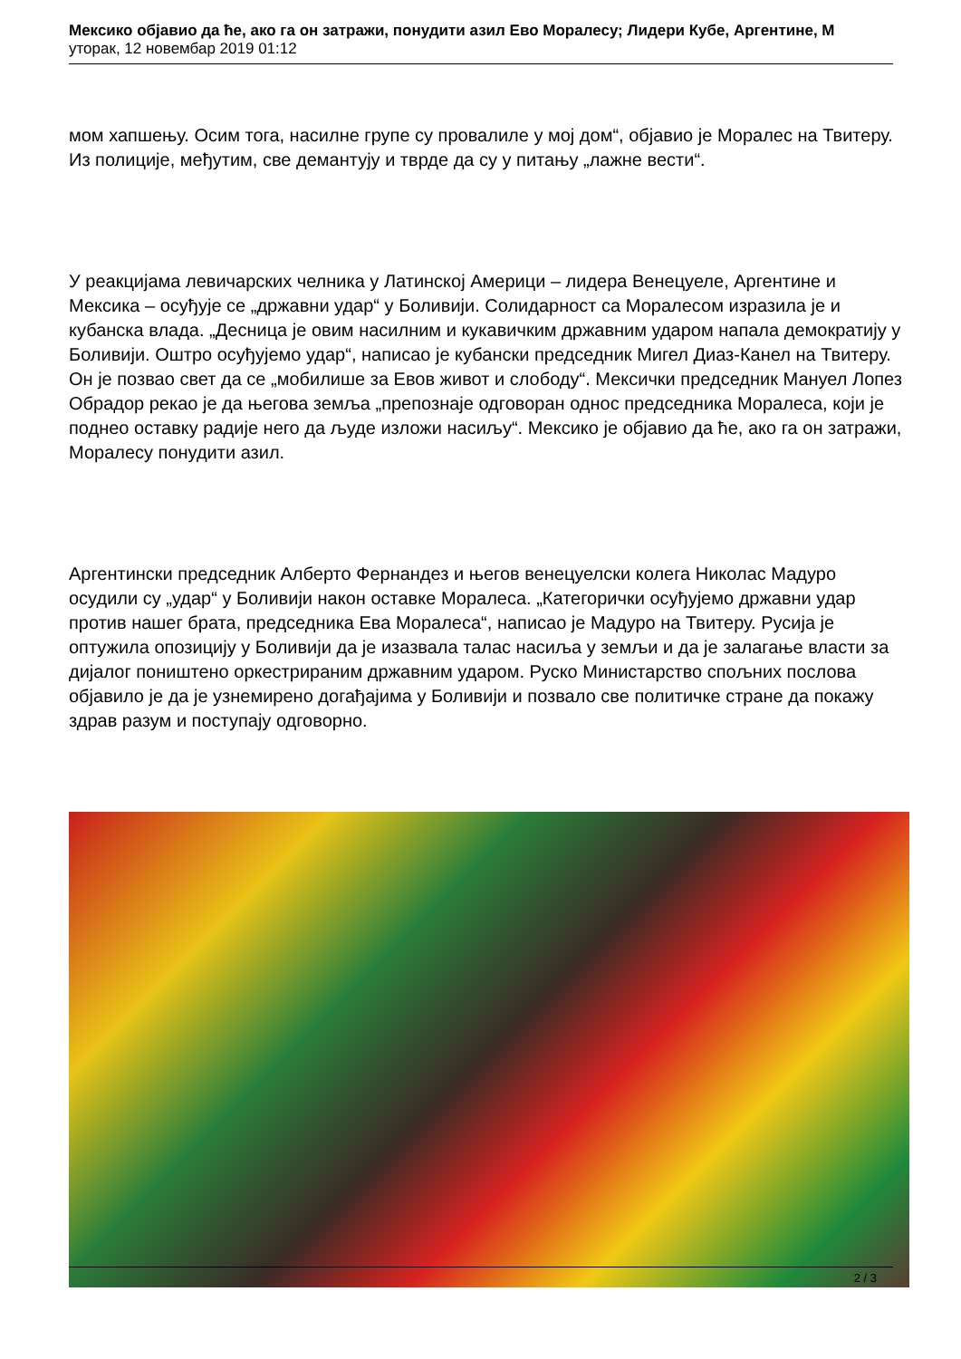Мексико објавио да ће, ако га он затражи, понудити азил Ево Моралесу; Лидери Кубе, Аргентине, М
уторак, 12 новембар 2019 01:12
мом хапшењу. Осим тога, насилне групе су провалиле у мој дом“, објавио је Моралес на Твитеру. Из полиције, међутим, све демантују и тврде да су у питању „лажне вести“.
У реакцијама левичарских челника у Латинској Америци – лидера Венецуеле, Аргентине и Мексика – осуђује се „државни удар“ у Боливији. Солидарност са Моралесом изразила је и кубанска влада. „Десница је овим насилним и кукавичким државним ударом напала демократију у Боливији. Оштро осуђујемо удар“, написао је кубански председник Мигел Диаз-Канел на Твитеру. Он је позвао свет да се „мобилише за Евов живот и слободу“. Мексички председник Мануел Лопез Обрадор рекао је да његова земља „препознаје одговоран однос председника Моралеса, који је поднео оставку радије него да људе изложи насиљу“. Мексико је објавио да ће, ако га он затражи, Моралесу понудити азил.
Аргентински председник Алберто Фернандез и његов венецуелски колега Николас Мадуро осудили су „удар“ у Боливији након оставке Моралеса. „Категорички осуђујемо државни удар против нашег брата, председника Ева Моралеса“, написао је Мадуро на Твитеру. Русија је оптужила опозицију у Боливији да је изазвала талас насиља у земљи и да је залагање власти за дијалог поништено оркестрираним државним ударом. Руско Министарство спољних послова објавило је да је узнемирено догађајима у Боливији и позвало све политичке стране да покажу здрав разум и поступају одговорно.
2 / 3